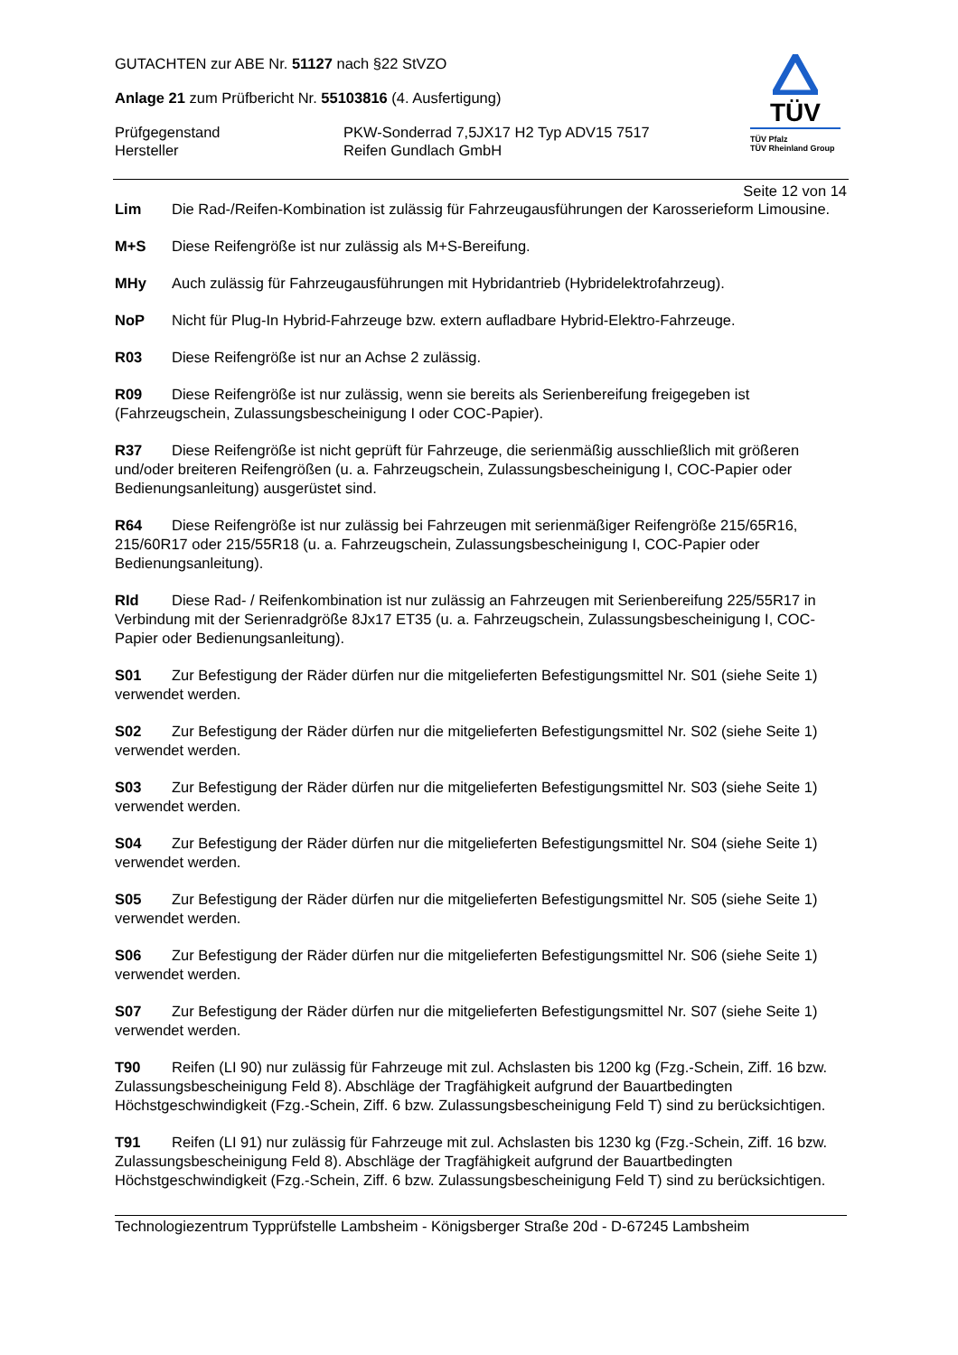TÜV
TÜV Pfalz
TÜV Rheinland Group
GUTACHTEN zur ABE Nr. 51127 nach §22 StVZO
Anlage 21 zum Prüfbericht Nr. 55103816 (4. Ausfertigung)
Prüfgegenstand PKW-Sonderrad 7,5JX17 H2 Typ ADV15 7517
Hersteller Reifen Gundlach GmbH
Seite 12 von 14
Lim Die Rad-/Reifen-Kombination ist zulässig für Fahrzeugausführungen der Karosserieform Limousine.
M+S Diese Reifengröße ist nur zulässig als M+S-Bereifung.
MHy Auch zulässig für Fahrzeugausführungen mit Hybridantrieb (Hybridelektrofahrzeug).
NoP Nicht für Plug-In Hybrid-Fahrzeuge bzw. extern aufladbare Hybrid-Elektro-Fahrzeuge.
R03 Diese Reifengröße ist nur an Achse 2 zulässig.
R09 Diese Reifengröße ist nur zulässig, wenn sie bereits als Serienbereifung freigegeben ist (Fahrzeugschein, Zulassungsbescheinigung I oder COC-Papier).
R37 Diese Reifengröße ist nicht geprüft für Fahrzeuge, die serienmäßig ausschließlich mit größeren und/oder breiteren Reifengrößen (u. a. Fahrzeugschein, Zulassungsbescheinigung I, COC-Papier oder Bedienungsanleitung) ausgerüstet sind.
R64 Diese Reifengröße ist nur zulässig bei Fahrzeugen mit serienmäßiger Reifengröße 215/65R16, 215/60R17 oder 215/55R18 (u. a. Fahrzeugschein, Zulassungsbescheinigung I, COC-Papier oder Bedienungsanleitung).
RId Diese Rad- / Reifenkombination ist nur zulässig an Fahrzeugen mit Serienbereifung 225/55R17 in Verbindung mit der Serienradgröße 8Jx17 ET35 (u. a. Fahrzeugschein, Zulassungsbescheinigung I, COC-Papier oder Bedienungsanleitung).
S01 Zur Befestigung der Räder dürfen nur die mitgelieferten Befestigungsmittel Nr. S01 (siehe Seite 1) verwendet werden.
S02 Zur Befestigung der Räder dürfen nur die mitgelieferten Befestigungsmittel Nr. S02 (siehe Seite 1) verwendet werden.
S03 Zur Befestigung der Räder dürfen nur die mitgelieferten Befestigungsmittel Nr. S03 (siehe Seite 1) verwendet werden.
S04 Zur Befestigung der Räder dürfen nur die mitgelieferten Befestigungsmittel Nr. S04 (siehe Seite 1) verwendet werden.
S05 Zur Befestigung der Räder dürfen nur die mitgelieferten Befestigungsmittel Nr. S05 (siehe Seite 1) verwendet werden.
S06 Zur Befestigung der Räder dürfen nur die mitgelieferten Befestigungsmittel Nr. S06 (siehe Seite 1) verwendet werden.
S07 Zur Befestigung der Räder dürfen nur die mitgelieferten Befestigungsmittel Nr. S07 (siehe Seite 1) verwendet werden.
T90 Reifen (LI 90) nur zulässig für Fahrzeuge mit zul. Achslasten bis 1200 kg (Fzg.-Schein, Ziff. 16 bzw. Zulassungsbescheinigung Feld 8). Abschläge der Tragfähigkeit aufgrund der Bauartbedingten Höchstgeschwindigkeit (Fzg.-Schein, Ziff. 6 bzw. Zulassungsbescheinigung Feld T) sind zu berücksichtigen.
T91 Reifen (LI 91) nur zulässig für Fahrzeuge mit zul. Achslasten bis 1230 kg (Fzg.-Schein, Ziff. 16 bzw. Zulassungsbescheinigung Feld 8). Abschläge der Tragfähigkeit aufgrund der Bauartbedingten Höchstgeschwindigkeit (Fzg.-Schein, Ziff. 6 bzw. Zulassungsbescheinigung Feld T) sind zu berücksichtigen.
Technologiezentrum Typprüfstelle Lambsheim - Königsberger Straße 20d - D-67245 Lambsheim